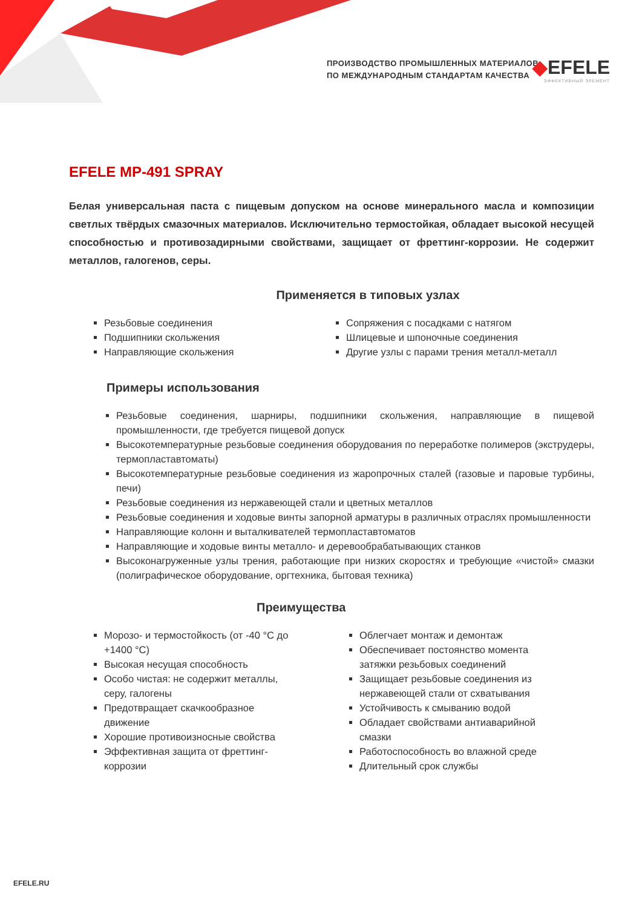ПРОИЗВОДСТВО ПРОМЫШЛЕННЫХ МАТЕРИАЛОВ
ПО МЕЖДУНАРОДНЫМ СТАНДАРТАМ КАЧЕСТВА
◆EFELE
ЭФФЕКТИВНЫЙ ЭЛЕМЕНТ
EFELE MP-491 SPRAY
Белая универсальная паста с пищевым допуском на основе минерального масла и композиции светлых твёрдых смазочных материалов. Исключительно термостойкая, обладает высокой несущей способностью и противозадирными свойствами, защищает от фреттинг-коррозии. Не содержит металлов, галогенов, серы.
Применяется в типовых узлах
Резьбовые соединения
Подшипники скольжения
Направляющие скольжения
Сопряжения с посадками с натягом
Шлицевые и шпоночные соединения
Другие узлы с парами трения металл-металл
Примеры использования
Резьбовые соединения, шарниры, подшипники скольжения, направляющие в пищевой промышленности, где требуется пищевой допуск
Высокотемпературные резьбовые соединения оборудования по переработке полимеров (экструдеры, термопластавтоматы)
Высокотемпературные резьбовые соединения из жаропрочных сталей (газовые и паровые турбины, печи)
Резьбовые соединения из нержавеющей стали и цветных металлов
Резьбовые соединения и ходовые винты запорной арматуры в различных отраслях промышленности
Направляющие колонн и выталкивателей термопластавтоматов
Направляющие и ходовые винты металло- и деревообрабатывающих станков
Высоконагруженные узлы трения, работающие при низких скоростях и требующие «чистой» смазки (полиграфическое оборудование, оргтехника, бытовая техника)
Преимущества
Морозо- и термостойкость (от -40 °C до +1400 °C)
Высокая несущая способность
Особо чистая: не содержит металлы, серу, галогены
Предотвращает скачкообразное движение
Хорошие противоизносные свойства
Эффективная защита от фреттинг-коррозии
Облегчает монтаж и демонтаж
Обеспечивает постоянство момента затяжки резьбовых соединений
Защищает резьбовые соединения из нержавеющей стали от схватывания
Устойчивость к смыванию водой
Обладает свойствами антиаварийной смазки
Работоспособность во влажной среде
Длительный срок службы
EFELE.RU